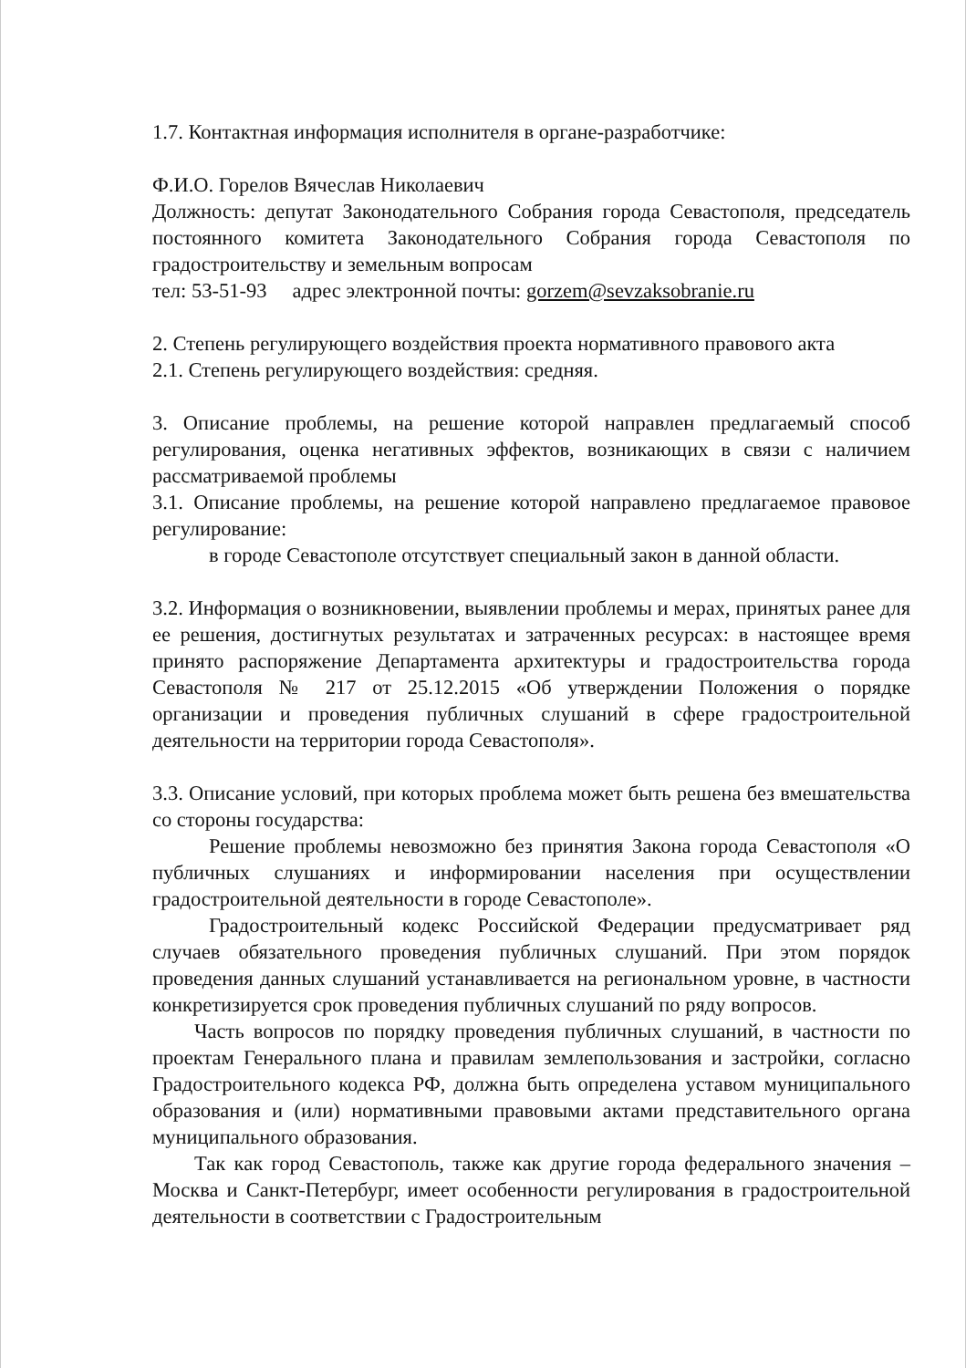1.7. Контактная информация исполнителя в органе-разработчике:
Ф.И.О. Горелов Вячеслав Николаевич
Должность: депутат Законодательного Собрания города Севастополя, председатель постоянного комитета Законодательного Собрания города Севастополя по градостроительству и земельным вопросам
тел: 53-51-93 адрес электронной почты: gorzem@sevzaksobranie.ru
2. Степень регулирующего воздействия проекта нормативного правового акта
2.1. Степень регулирующего воздействия: средняя.
3. Описание проблемы, на решение которой направлен предлагаемый способ регулирования, оценка негативных эффектов, возникающих в связи с наличием рассматриваемой проблемы
3.1. Описание проблемы, на решение которой направлено предлагаемое правовое регулирование:
в городе Севастополе отсутствует специальный закон в данной области.
3.2. Информация о возникновении, выявлении проблемы и мерах, принятых ранее для ее решения, достигнутых результатах и затраченных ресурсах: в настоящее время принято распоряжение Департамента архитектуры и градостроительства города Севастополя № 217 от 25.12.2015 «Об утверждении Положения о порядке организации и проведения публичных слушаний в сфере градостроительной деятельности на территории города Севастополя».
3.3. Описание условий, при которых проблема может быть решена без вмешательства со стороны государства:
Решение проблемы невозможно без принятия Закона города Севастополя «О публичных слушаниях и информировании населения при осуществлении градостроительной деятельности в городе Севастополе».
Градостроительный кодекс Российской Федерации предусматривает ряд случаев обязательного проведения публичных слушаний. При этом порядок проведения данных слушаний устанавливается на региональном уровне, в частности конкретизируется срок проведения публичных слушаний по ряду вопросов.
Часть вопросов по порядку проведения публичных слушаний, в частности по проектам Генерального плана и правилам землепользования и застройки, согласно Градостроительного кодекса РФ, должна быть определена уставом муниципального образования и (или) нормативными правовыми актами представительного органа муниципального образования.
Так как город Севастополь, также как другие города федерального значения – Москва и Санкт-Петербург, имеет особенности регулирования в градостроительной деятельности в соответствии с Градостроительным